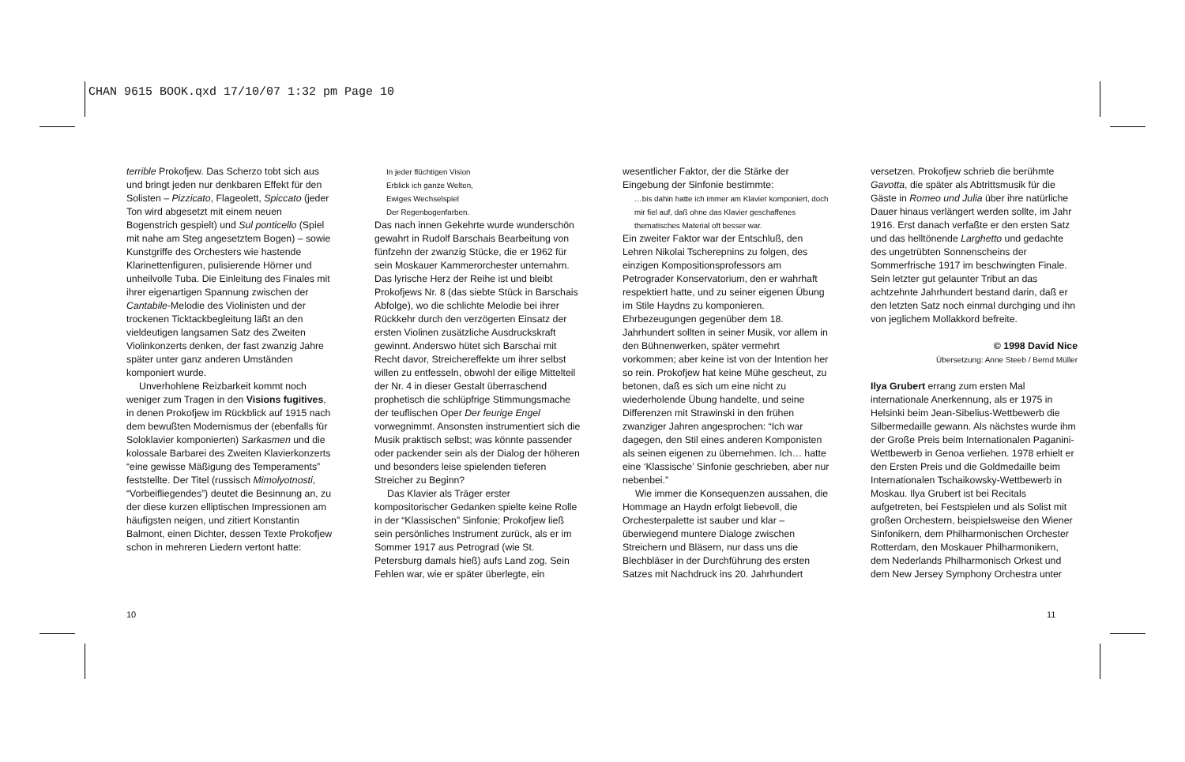CHAN 9615 BOOK.qxd 17/10/07 1:32 pm Page 10
terrible Prokofjew. Das Scherzo tobt sich aus und bringt jeden nur denkbaren Effekt für den Solisten – Pizzicato, Flageolett, Spiccato (jeder Ton wird abgesetzt mit einem neuen Bogenstrich gespielt) und Sul ponticello (Spiel mit nahe am Steg angesetztem Bogen) – sowie Kunstgriffe des Orchesters wie hastende Klarinettenfiguren, pulisierende Hörner und unheilvolle Tuba. Die Einleitung des Finales mit ihrer eigenartigen Spannung zwischen der Cantabile-Melodie des Violinisten und der trockenen Ticktackbegleitung läßt an den vieldeutigen langsamen Satz des Zweiten Violinkonzerts denken, der fast zwanzig Jahre später unter ganz anderen Umständen komponiert wurde.
Unverhohlene Reizbarkeit kommt noch weniger zum Tragen in den Visions fugitives, in denen Prokofjew im Rückblick auf 1915 nach dem bewußten Modernismus der (ebenfalls für Soloklavier komponierten) Sarkasmen und die kolossale Barbarei des Zweiten Klavierkonzerts “eine gewisse Mäßigung des Temperaments” feststellte. Der Titel (russisch Mimolyotnosti, “Vorbeifliegendes”) deutet die Besinnung an, zu der diese kurzen elliptischen Impressionen am häufigsten neigen, und zitiert Konstantin Balmont, einen Dichter, dessen Texte Prokofjew schon in mehreren Liedern vertont hatte:
In jeder flüchtigen Vision
Erblick ich ganze Welten,
Ewiges Wechselspiel
Der Regenbogenfarben.
Das nach innen Gekehrte wurde wunderschön gewahrt in Rudolf Barschais Bearbeitung von fünfzehn der zwanzig Stücke, die er 1962 für sein Moskauer Kammerorchester unternahm. Das lyrische Herz der Reihe ist und bleibt Prokofjews Nr. 8 (das siebte Stück in Barschais Abfolge), wo die schlichte Melodie bei ihrer Rückkehr durch den verzögerten Einsatz der ersten Violinen zusätzliche Ausdruckskraft gewinnt. Anderswo hütet sich Barschai mit Recht davor, Streichereffekte um ihrer selbst willen zu entfesseln, obwohl der eilige Mittelteil der Nr. 4 in dieser Gestalt überraschend prophetisch die schlüpfrige Stimmungsmache der teuflischen Oper Der feurige Engel vorwegnimmt. Ansonsten instrumentiert sich die Musik praktisch selbst; was könnte passender oder packender sein als der Dialog der höheren und besonders leise spielenden tieferen Streicher zu Beginn?
Das Klavier als Träger erster kompositorischer Gedanken spielte keine Rolle in der “Klassischen” Sinfonie; Prokofjew ließ sein persönliches Instrument zurück, als er im Sommer 1917 aus Petrograd (wie St. Petersburg damals hieß) aufs Land zog. Sein Fehlen war, wie er später überlegte, ein
wesentlicher Faktor, der die Stärke der Eingebung der Sinfonie bestimmte:
…bis dahin hatte ich immer am Klavier komponiert, doch mir fiel auf, daß ohne das Klavier geschaffenes thematisches Material oft besser war.
Ein zweiter Faktor war der Entschluß, den Lehren Nikolai Tscherepnins zu folgen, des einzigen Kompositionsprofessors am Petrograder Konservatorium, den er wahrhaft respektiert hatte, und zu seiner eigenen Übung im Stile Haydns zu komponieren. Ehrbezeugungen gegenüber dem 18. Jahrhundert sollten in seiner Musik, vor allem in den Bühnenwerken, später vermehrt vorkommen; aber keine ist von der Intention her so rein. Prokofjew hat keine Mühe gescheut, zu betonen, daß es sich um eine nicht zu wiederholende Übung handelte, und seine Differenzen mit Strawinski in den frühen zwanziger Jahren angesprochen: “Ich war dagegen, den Stil eines anderen Komponisten als seinen eigenen zu übernehmen. Ich… hatte eine ‘Klassische’ Sinfonie geschrieben, aber nur nebenbei.”
Wie immer die Konsequenzen aussahen, die Hommage an Haydn erfolgt liebevoll, die Orchesterpalette ist sauber und klar – überwiegend muntere Dialoge zwischen Streichern und Bläsern, nur dass uns die Blechbläser in der Durchführung des ersten Satzes mit Nachdruck ins 20. Jahrhundert
versetzen. Prokofjew schrieb die berühmte Gavotta, die später als Abtrittsmusik für die Gäste in Romeo und Julia über ihre natürliche Dauer hinaus verlängert werden sollte, im Jahr 1916. Erst danach verfaßte er den ersten Satz und das helltönende Larghetto und gedachte des ungetrübten Sonnenscheins der Sommerfrische 1917 im beschwingten Finale. Sein letzter gut gelaunter Tribut an das achtzehnte Jahrhundert bestand darin, daß er den letzten Satz noch einmal durchging und ihn von jeglichem Mollakkord befreite.
© 1998 David Nice
Übersetzung: Anne Steeb / Bernd Müller
Ilya Grubert errang zum ersten Mal internationale Anerkennung, als er 1975 in Helsinki beim Jean-Sibelius-Wettbewerb die Silbermedaille gewann. Als nächstes wurde ihm der Große Preis beim Internationalen Paganini-Wettbewerb in Genoa verliehen. 1978 erhielt er den Ersten Preis und die Goldmedaille beim Internationalen Tschaikowsky-Wettbewerb in Moskau. Ilya Grubert ist bei Recitals aufgetreten, bei Festspielen und als Solist mit großen Orchestern, beispielsweise den Wiener Sinfonikern, dem Philharmonischen Orchester Rotterdam, den Moskauer Philharmonikern, dem Nederlands Philharmonisch Orkest und dem New Jersey Symphony Orchestra unter
10 11